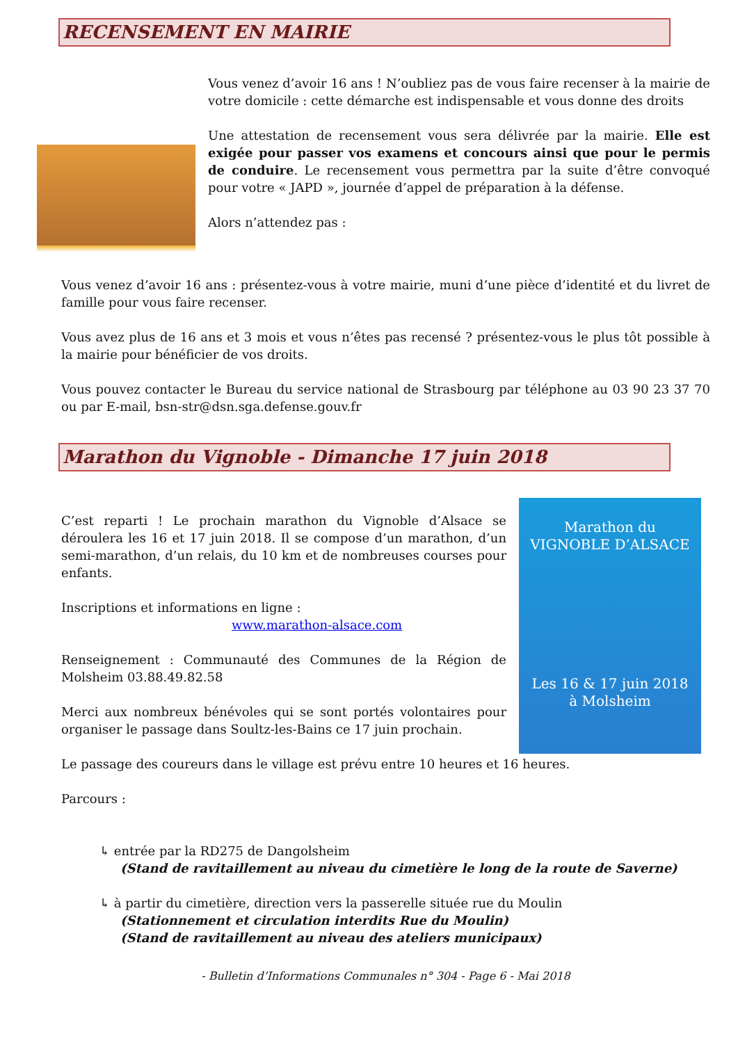RECENSEMENT EN MAIRIE
Vous venez d’avoir 16 ans ! N’oubliez pas de vous faire recenser à la mairie de votre domicile : cette démarche est indispensable et vous donne des droits
Une attestation de recensement vous sera délivrée par la mairie. Elle est exigée pour passer vos examens et concours ainsi que pour le permis de conduire. Le recensement vous permettra par la suite d’être convoqué pour votre « JAPD », journée d’appel de préparation à la défense.
Alors n’attendez pas :
Vous venez d’avoir 16 ans : présentez-vous à votre mairie, muni d’une pièce d’identité et du livret de famille pour vous faire recenser.
Vous avez plus de 16 ans et 3 mois et vous n’êtes pas recensé ? présentez-vous le plus tôt possible à la mairie pour bénéficier de vos droits.
Vous pouvez contacter le Bureau du service national de Strasbourg par téléphone au 03 90 23 37 70 ou par E-mail, bsn-str@dsn.sga.defense.gouv.fr
Marathon du Vignoble - Dimanche 17 juin 2018
C’est reparti ! Le prochain marathon du Vignoble d’Alsace se déroulera les 16 et 17 juin 2018. Il se compose d’un marathon, d’un semi-marathon, d’un relais, du 10 km et de nombreuses courses pour enfants.
Inscriptions et informations en ligne :
www.marathon-alsace.com
Renseignement : Communauté des Communes de la Région de Molsheim 03.88.49.82.58
Merci aux nombreux bénévoles qui se sont portés volontaires pour organiser le passage dans Soultz-les-Bains ce 17 juin prochain.
Marathon du
VIGNOBLE D’ALSACE
Les 16 & 17 juin 2018
à Molsheim
Le passage des coureurs dans le village est prévu entre 10 heures et 16 heures.
Parcours :
↳ entrée par la RD275 de Dangolsheim
(Stand de ravitaillement au niveau du cimetière le long de la route de Saverne)
↳ à partir du cimetière, direction vers la passerelle située rue du Moulin
(Stationnement et circulation interdits Rue du Moulin)
(Stand de ravitaillement au niveau des ateliers municipaux)
- Bulletin d’Informations Communales n° 304 - Page 6 - Mai 2018